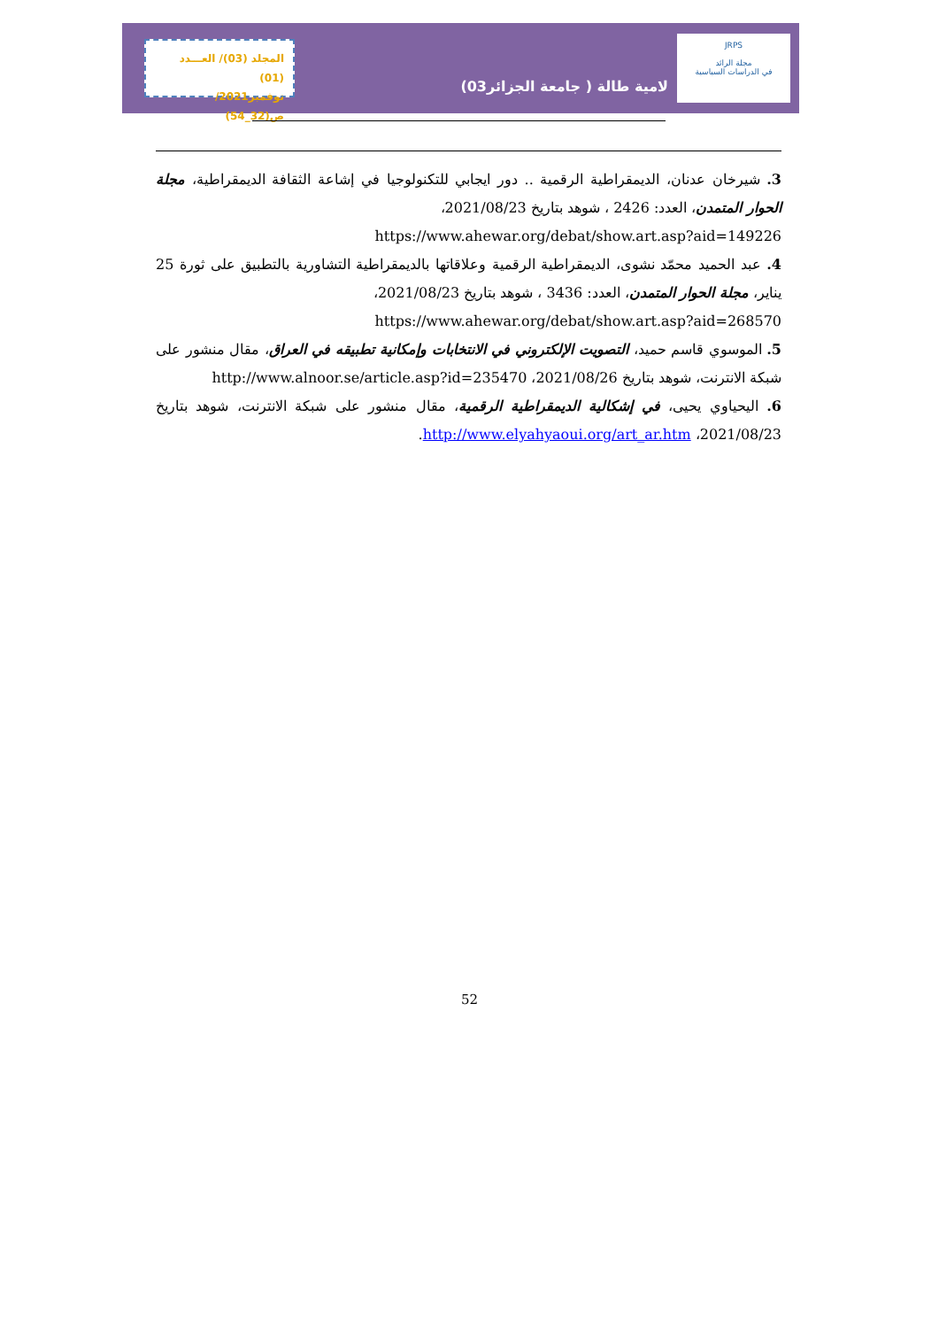JRPS
مجلة الرائد
في الدراسات السياسية
لامية طالة ( جامعة الجزائر03)
المجلد (03)/ العـــدد (01)
نوفمبر2021/ ص(32_54)
3. شيرخان عدنان، الديمقراطية الرقمية .. دور ايجابي للتكنولوجيا في إشاعة الثقافة الديمقراطية، مجلة الحوار المتمدن، العدد: 2426 ، شوهد بتاريخ 2021/08/23،
https://www.ahewar.org/debat/show.art.asp?aid=149226
4. عبد الحميد محمّد نشوى، الديمقراطية الرقمية وعلاقاتها بالديمقراطية التشاورية بالتطبيق على ثورة 25 يناير، مجلة الحوار المتمدن، العدد: 3436 ، شوهد بتاريخ 2021/08/23،
https://www.ahewar.org/debat/show.art.asp?aid=268570
5. الموسوي قاسم حميد، التصويت الإلكتروني في الانتخابات وإمكانية تطبيقه في العراق، مقال منشور على شبكة الانترنت، شوهد بتاريخ 2021/08/26، http://www.alnoor.se/article.asp?id=235470
6. اليحياوي يحيى، في إشكالية الديمقراطية الرقمية، مقال منشور على شبكة الانترنت، شوهد بتاريخ 2021/08/23، http://www.elyahyaoui.org/art_ar.htm.
52